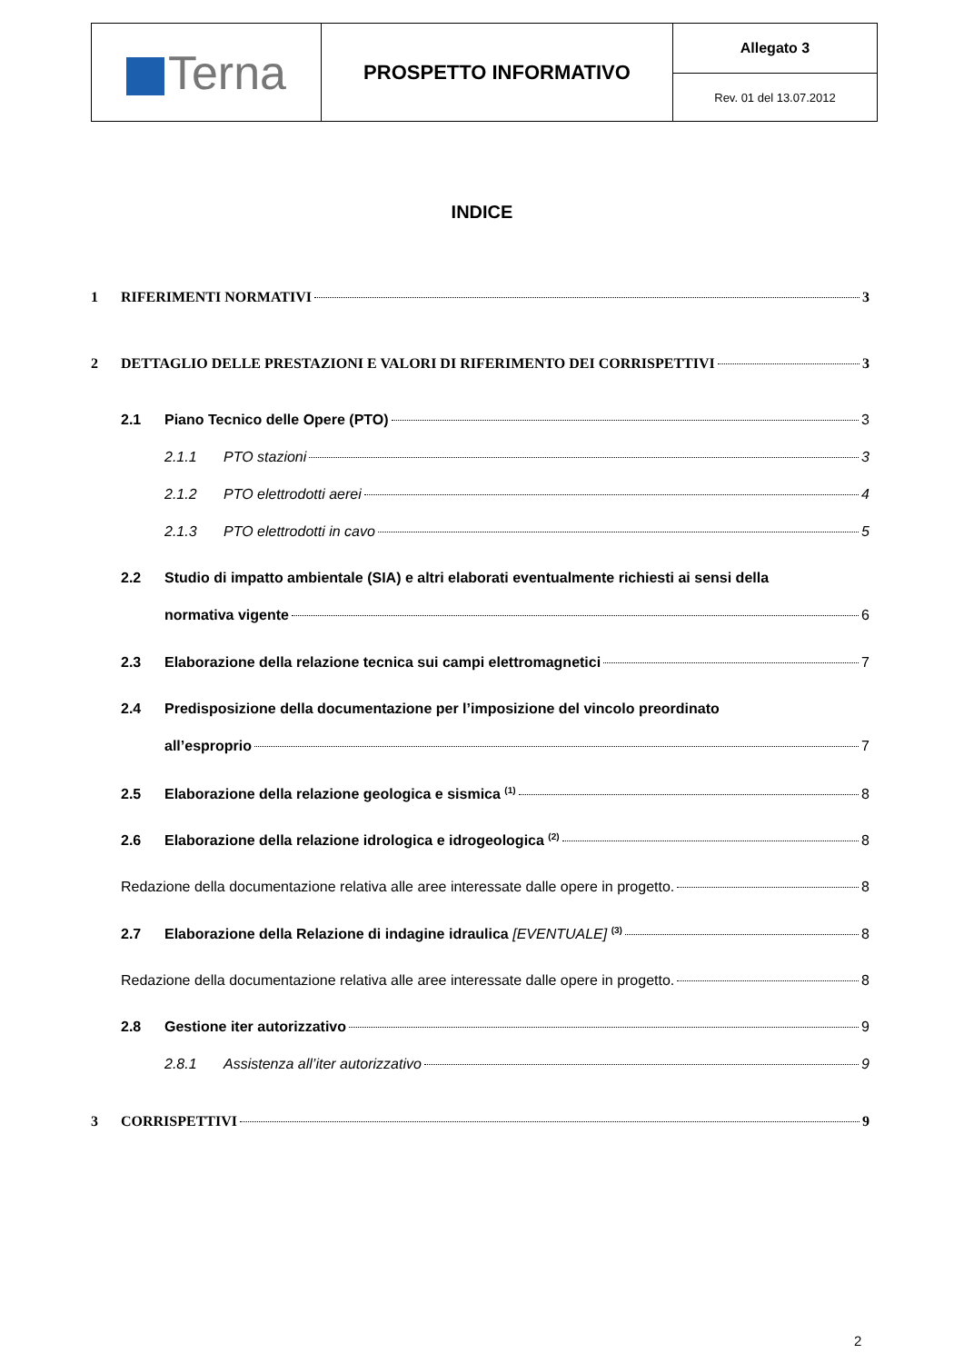| Terna | PROSPETTO INFORMATIVO | Allegato 3 |
| | | Rev. 01 del 13.07.2012 |
INDICE
1 RIFERIMENTI NORMATIVI 3
2 DETTAGLIO DELLE PRESTAZIONI E VALORI DI RIFERIMENTO DEI CORRISPETTIVI 3
2.1 Piano Tecnico delle Opere (PTO) 3
2.1.1 PTO stazioni 3
2.1.2 PTO elettrodotti aerei 4
2.1.3 PTO elettrodotti in cavo 5
2.2 Studio di impatto ambientale (SIA) e altri elaborati eventualmente richiesti ai sensi della
normativa vigente 6
2.3 Elaborazione della relazione tecnica sui campi elettromagnetici 7
2.4 Predisposizione della documentazione per l’imposizione del vincolo preordinato
all’esproprio 7
2.5 Elaborazione della relazione geologica e sismica <sup>(1)</sup> 8
2.6 Elaborazione della relazione idrologica e idrogeologica <sup>(2)</sup> 8
Redazione della documentazione relativa alle aree interessate dalle opere in progetto. 8
2.7 Elaborazione della Relazione di indagine idraulica [EVENTUALE] <sup>(3)</sup> 8
Redazione della documentazione relativa alle aree interessate dalle opere in progetto. 8
2.8 Gestione iter autorizzativo 9
2.8.1 Assistenza all’iter autorizzativo 9
3 CORRISPETTIVI 9
2